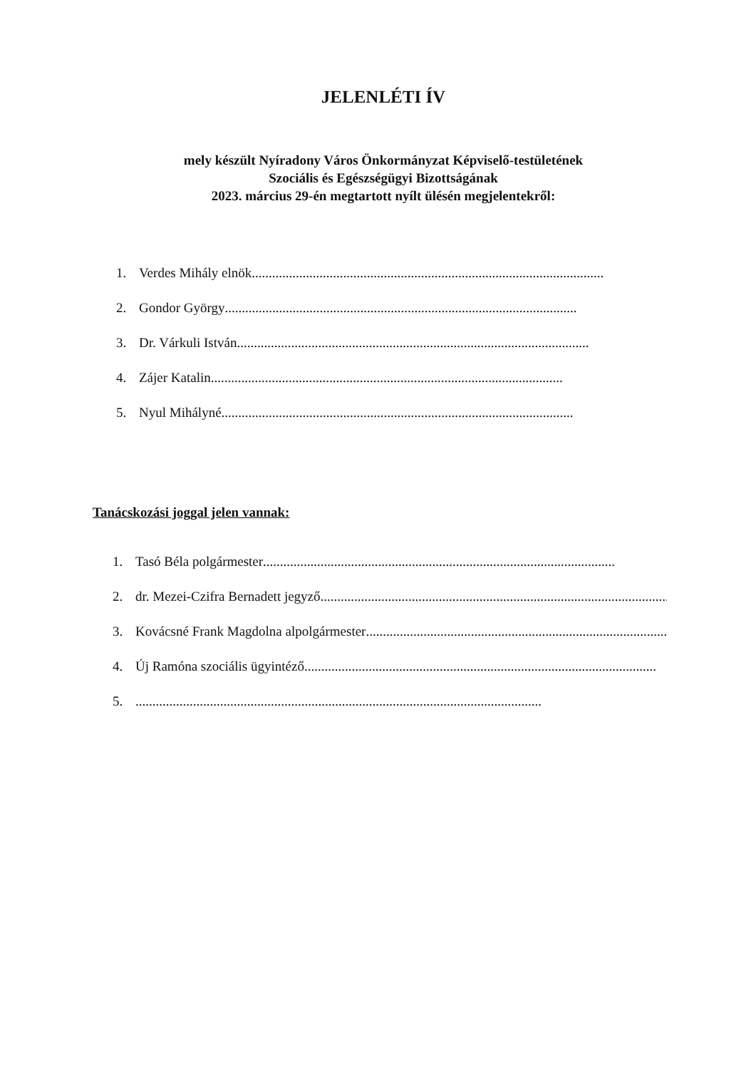JELENLÉTI ÍV
mely készült Nyíradony Város Önkormányzat Képviselő-testületének
Szociális és Egészségügyi Bizottságának
2023. március 29-én megtartott nyílt ülésén megjelentekről:
1. Verdes Mihály elnök........................................................................................................
2. Gondor György........................................................................................................
3. Dr. Várkuli István........................................................................................................
4. Zájer Katalin........................................................................................................
5. Nyul Mihályné........................................................................................................
Tanácskozási joggal jelen vannak:
1. Tasó Béla polgármester........................................................................................................
2. dr. Mezei-Czifra Bernadett jegyző........................................................................................................
3. Kovácsné Frank Magdolna alpolgármester........................................................................................................
4. Új Ramóna szociális ügyintéző........................................................................................................
5.........................................................................................................................